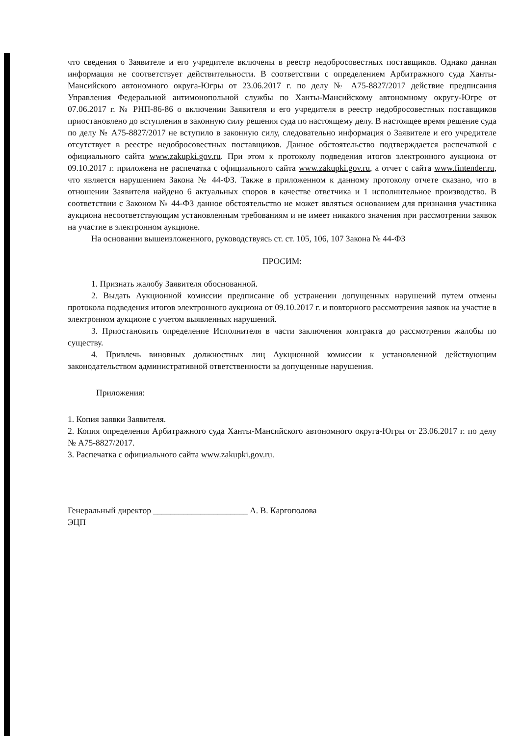что сведения о Заявителе и его учредителе включены в реестр недобросовестных поставщиков. Однако данная информация не соответствует действительности. В соответствии с определением Арбитражного суда Ханты-Мансийского автономного округа-Югры от 23.06.2017 г. по делу № А75-8827/2017 действие предписания Управления Федеральной антимонопольной службы по Ханты-Мансийскому автономному округу-Югре от 07.06.2017 г. № РНП-86-86 о включении Заявителя и его учредителя в реестр недобросовестных поставщиков приостановлено до вступления в законную силу решения суда по настоящему делу. В настоящее время решение суда по делу № А75-8827/2017 не вступило в законную силу, следовательно информация о Заявителе и его учредителе отсутствует в реестре недобросовестных поставщиков. Данное обстоятельство подтверждается распечаткой с официального сайта www.zakupki.gov.ru. При этом к протоколу подведения итогов электронного аукциона от 09.10.2017 г. приложена не распечатка с официального сайта www.zakupki.gov.ru, а отчет с сайта www.fintender.ru, что является нарушением Закона № 44-ФЗ. Также в приложенном к данному протоколу отчете сказано, что в отношении Заявителя найдено 6 актуальных споров в качестве ответчика и 1 исполнительное производство. В соответствии с Законом № 44-ФЗ данное обстоятельство не может являться основанием для признания участника аукциона несоответствующим установленным требованиям и не имеет никакого значения при рассмотрении заявок на участие в электронном аукционе.
На основании вышеизложенного, руководствуясь ст. ст. 105, 106, 107 Закона № 44-ФЗ
ПРОСИМ:
1. Признать жалобу Заявителя обоснованной.
2. Выдать Аукционной комиссии предписание об устранении допущенных нарушений путем отмены протокола подведения итогов электронного аукциона от 09.10.2017 г. и повторного рассмотрения заявок на участие в электронном аукционе с учетом выявленных нарушений.
3. Приостановить определение Исполнителя в части заключения контракта до рассмотрения жалобы по существу.
4. Привлечь виновных должностных лиц Аукционной комиссии к установленной действующим законодательством административной ответственности за допущенные нарушения.
Приложения:
1. Копия заявки Заявителя.
2. Копия определения Арбитражного суда Ханты-Мансийского автономного округа-Югры от 23.06.2017 г. по делу № А75-8827/2017.
3. Распечатка с официального сайта www.zakupki.gov.ru.
Генеральный директор ______________________ А. В. Каргополова
ЭЦП